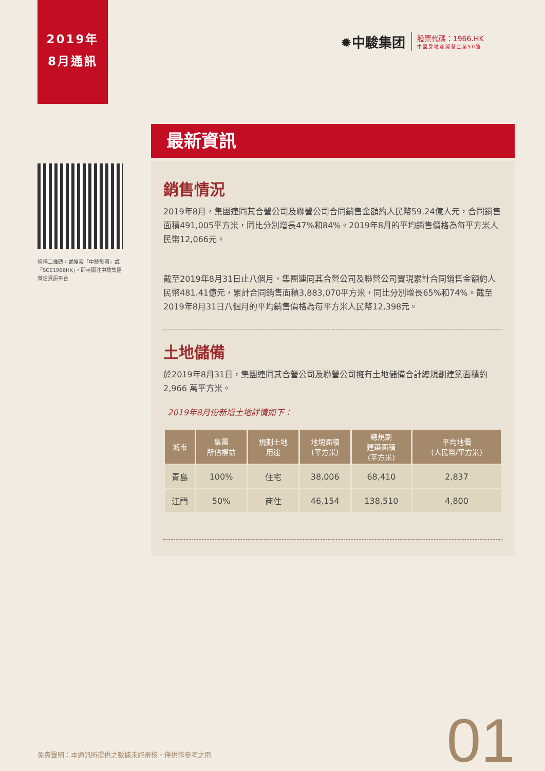2019年
8月通訊
✹中駿集团
股票代碼：1966.HK
中國房地產開發企業50強
最新資訊
掃描二維碼，或搜索「中駿集團」或「SCE1966HK」，即可關注中駿集團微信資訊平台
銷售情況
2019年8月，集團連同其合營公司及聯營公司合同銷售金額約人民幣59.24億人元，合同銷售面積491,005平方米，同比分別增長47%和84%。2019年8月的平均銷售價格為每平方米人民幣12,066元。
截至2019年8月31日止八個月，集團連同其合營公司及聯營公司實現累計合同銷售金額約人民幣481.41億元，累計合同銷售面積3,883,070平方米，同比分別增長65%和74%。截至2019年8月31日八個月的平均銷售價格為每平方米人民幣12,398元。
土地儲備
於2019年8月31日，集團連同其合營公司及聯營公司擁有土地儲備合計總規劃建築面積約2,966 萬平方米。
2019年8月份新增土地詳情如下：
| 城市 | 集團 所佔權益 | 規劃土地 用途 | 地塊面積 (平方米) | 總規劃 建築面積 (平方米) | 平均地價 (人民幣/平方米) |
| --- | --- | --- | --- | --- | --- |
| 青島 | 100% | 住宅 | 38,006 | 68,410 | 2,837 |
| 江門 | 50% | 商住 | 46,154 | 138,510 | 4,800 |
免責聲明：本通訊所提供之數據未經審核，僅供作參考之用
01